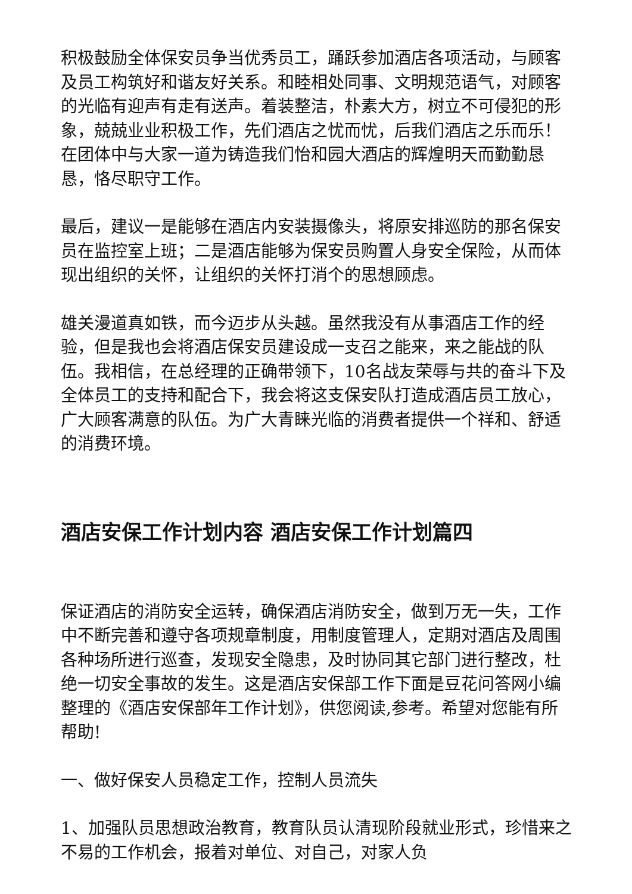积极鼓励全体保安员争当优秀员工，踊跃参加酒店各项活动，与顾客及员工构筑好和谐友好关系。和睦相处同事、文明规范语气，对顾客的光临有迎声有走有送声。着装整洁，朴素大方，树立不可侵犯的形象，兢兢业业积极工作，先们酒店之忧而忧，后我们酒店之乐而乐！在团体中与大家一道为铸造我们怡和园大酒店的辉煌明天而勤勤恳恳，恪尽职守工作。
最后，建议一是能够在酒店内安装摄像头，将原安排巡防的那名保安员在监控室上班；二是酒店能够为保安员购置人身安全保险，从而体现出组织的关怀，让组织的关怀打消个的思想顾虑。
雄关漫道真如铁，而今迈步从头越。虽然我没有从事酒店工作的经验，但是我也会将酒店保安员建设成一支召之能来，来之能战的队伍。我相信，在总经理的正确带领下，10名战友荣辱与共的奋斗下及全体员工的支持和配合下，我会将这支保安队打造成酒店员工放心，广大顾客满意的队伍。为广大青睐光临的消费者提供一个祥和、舒适的消费环境。
酒店安保工作计划内容 酒店安保工作计划篇四
保证酒店的消防安全运转，确保酒店消防安全，做到万无一失，工作中不断完善和遵守各项规章制度，用制度管理人，定期对酒店及周围各种场所进行巡查，发现安全隐患，及时协同其它部门进行整改，杜绝一切安全事故的发生。这是酒店安保部工作下面是豆花问答网小编整理的《酒店安保部年工作计划》，供您阅读,参考。希望对您能有所帮助!
一、做好保安人员稳定工作，控制人员流失
1、加强队员思想政治教育，教育队员认清现阶段就业形式，珍惜来之不易的工作机会，报着对单位、对自己，对家人负